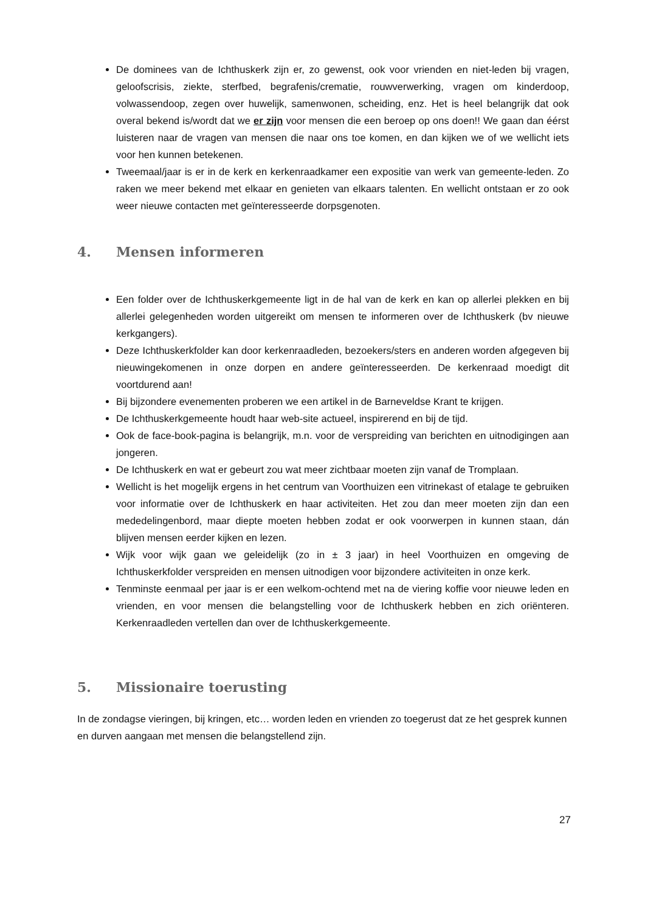De dominees van de Ichthuskerk zijn er, zo gewenst, ook voor vrienden en niet-leden bij vragen, geloofscrisis, ziekte, sterfbed, begrafenis/crematie, rouwverwerking, vragen om kinderdoop, volwassendoop, zegen over huwelijk, samenwonen, scheiding, enz. Het is heel belangrijk dat ook overal bekend is/wordt dat we er zijn voor mensen die een beroep op ons doen!! We gaan dan éérst luisteren naar de vragen van mensen die naar ons toe komen, en dan kijken we of we wellicht iets voor hen kunnen betekenen.
Tweemaal/jaar is er in de kerk en kerkenraadkamer een expositie van werk van gemeente-leden. Zo raken we meer bekend met elkaar en genieten van elkaars talenten. En wellicht ontstaan er zo ook weer nieuwe contacten met geïnteresseerde dorpsgenoten.
4. Mensen informeren
Een folder over de Ichthuskerkgemeente ligt in de hal van de kerk en kan op allerlei plekken en bij allerlei gelegenheden worden uitgereikt om mensen te informeren over de Ichthuskerk (bv nieuwe kerkgangers).
Deze Ichthuskerkfolder kan door kerkenraadleden, bezoekers/sters en anderen worden afgegeven bij nieuwingekomenen in onze dorpen en andere geïnteresseerden. De kerkenraad moedigt dit voortdurend aan!
Bij bijzondere evenementen proberen we een artikel in de Barneveldse Krant te krijgen.
De Ichthuskerkgemeente houdt haar web-site actueel, inspirerend en bij de tijd.
Ook de face-book-pagina is belangrijk, m.n. voor de verspreiding van berichten en uitnodigingen aan jongeren.
De Ichthuskerk en wat er gebeurt zou wat meer zichtbaar moeten zijn vanaf de Tromplaan.
Wellicht is het mogelijk ergens in het centrum van Voorthuizen een vitrinekast of etalage te gebruiken voor informatie over de Ichthuskerk en haar activiteiten. Het zou dan meer moeten zijn dan een mededelingenbord, maar diepte moeten hebben zodat er ook voorwerpen in kunnen staan, dán blijven mensen eerder kijken en lezen.
Wijk voor wijk gaan we geleidelijk (zo in ± 3 jaar) in heel Voorthuizen en omgeving de Ichthuskerkfolder verspreiden en mensen uitnodigen voor bijzondere activiteiten in onze kerk.
Tenminste eenmaal per jaar is er een welkom-ochtend met na de viering koffie voor nieuwe leden en vrienden, en voor mensen die belangstelling voor de Ichthuskerk hebben en zich oriënteren. Kerkenraadleden vertellen dan over de Ichthuskerkgemeente.
5. Missionaire toerusting
In de zondagse vieringen, bij kringen, etc… worden leden en vrienden zo toegerust dat ze het gesprek kunnen en durven aangaan met mensen die belangstellend zijn.
27